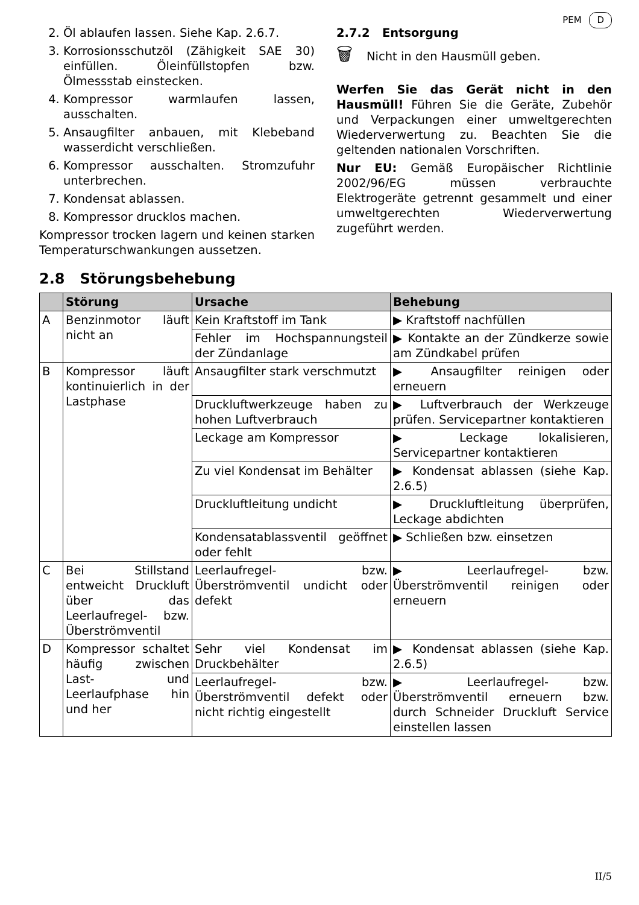PEM D
2. Öl ablaufen lassen. Siehe Kap. 2.6.7.
3. Korrosionsschutzöl (Zähigkeit SAE 30) einfüllen. Öleinfüllstopfen bzw. Ölmessstab einstecken.
4. Kompressor warmlaufen lassen, ausschalten.
5. Ansaugfilter anbauen, mit Klebeband wasserdicht verschließen.
6. Kompressor ausschalten. Stromzufuhr unterbrechen.
7. Kondensat ablassen.
8. Kompressor drucklos machen.
Kompressor trocken lagern und keinen starken Temperaturschwankungen aussetzen.
2.7.2 Entsorgung
🗑 Nicht in den Hausmüll geben.
Werfen Sie das Gerät nicht in den Hausmüll! Führen Sie die Geräte, Zubehör und Verpackungen einer umweltgerechten Wiederverwertung zu. Beachten Sie die geltenden nationalen Vorschriften.
Nur EU: Gemäß Europäischer Richtlinie 2002/96/EG müssen verbrauchte Elektrogeräte getrennt gesammelt und einer umweltgerechten Wiederverwertung zugeführt werden.
2.8 Störungsbehebung
| | Störung | Ursache | Behebung |
| --- | --- | --- | --- |
| A | Benzinmotor läuft nicht an | Kein Kraftstoff im Tank | ▶ Kraftstoff nachfüllen |
| | | Fehler im Hochspannungsteil der Zündanlage | ▶ Kontakte an der Zündkerze sowie am Zündkabel prüfen |
| B | Kompressor läuft kontinuierlich in der Lastphase | Ansaugfilter stark verschmutzt | ▶ Ansaugfilter reinigen oder erneuern |
| | | Druckluftwerkzeuge haben zu hohen Luftverbrauch | ▶ Luftverbrauch der Werkzeuge prüfen. Servicepartner kontaktieren |
| | | Leckage am Kompressor | ▶ Leckage lokalisieren, Servicepartner kontaktieren |
| | | Zu viel Kondensat im Behälter | ▶ Kondensat ablassen (siehe Kap. 2.6.5) |
| | | Druckluftleitung undicht | ▶ Druckluftleitung überprüfen, Leckage abdichten |
| | | Kondensatablassventil geöffnet oder fehlt | ▶ Schließen bzw. einsetzen |
| C | Bei Stillstand entweicht Druckluft über das Leerlaufregel- bzw. Überströmventil | Leerlaufregel- bzw. Überströmventil undicht oder defekt | ▶ Leerlaufregel- bzw. Überströmventil reinigen oder erneuern |
| D | Kompressor schaltet häufig zwischen Last- und Leerlaufphase hin und her | Sehr viel Kondensat im Druckbehälter | ▶ Kondensat ablassen (siehe Kap. 2.6.5) |
| | | Leerlaufregel- bzw. Überströmventil defekt oder nicht richtig eingestellt | ▶ Leerlaufregel- bzw. Überströmventil erneuern bzw. durch Schneider Druckluft Service einstellen lassen |
II/5